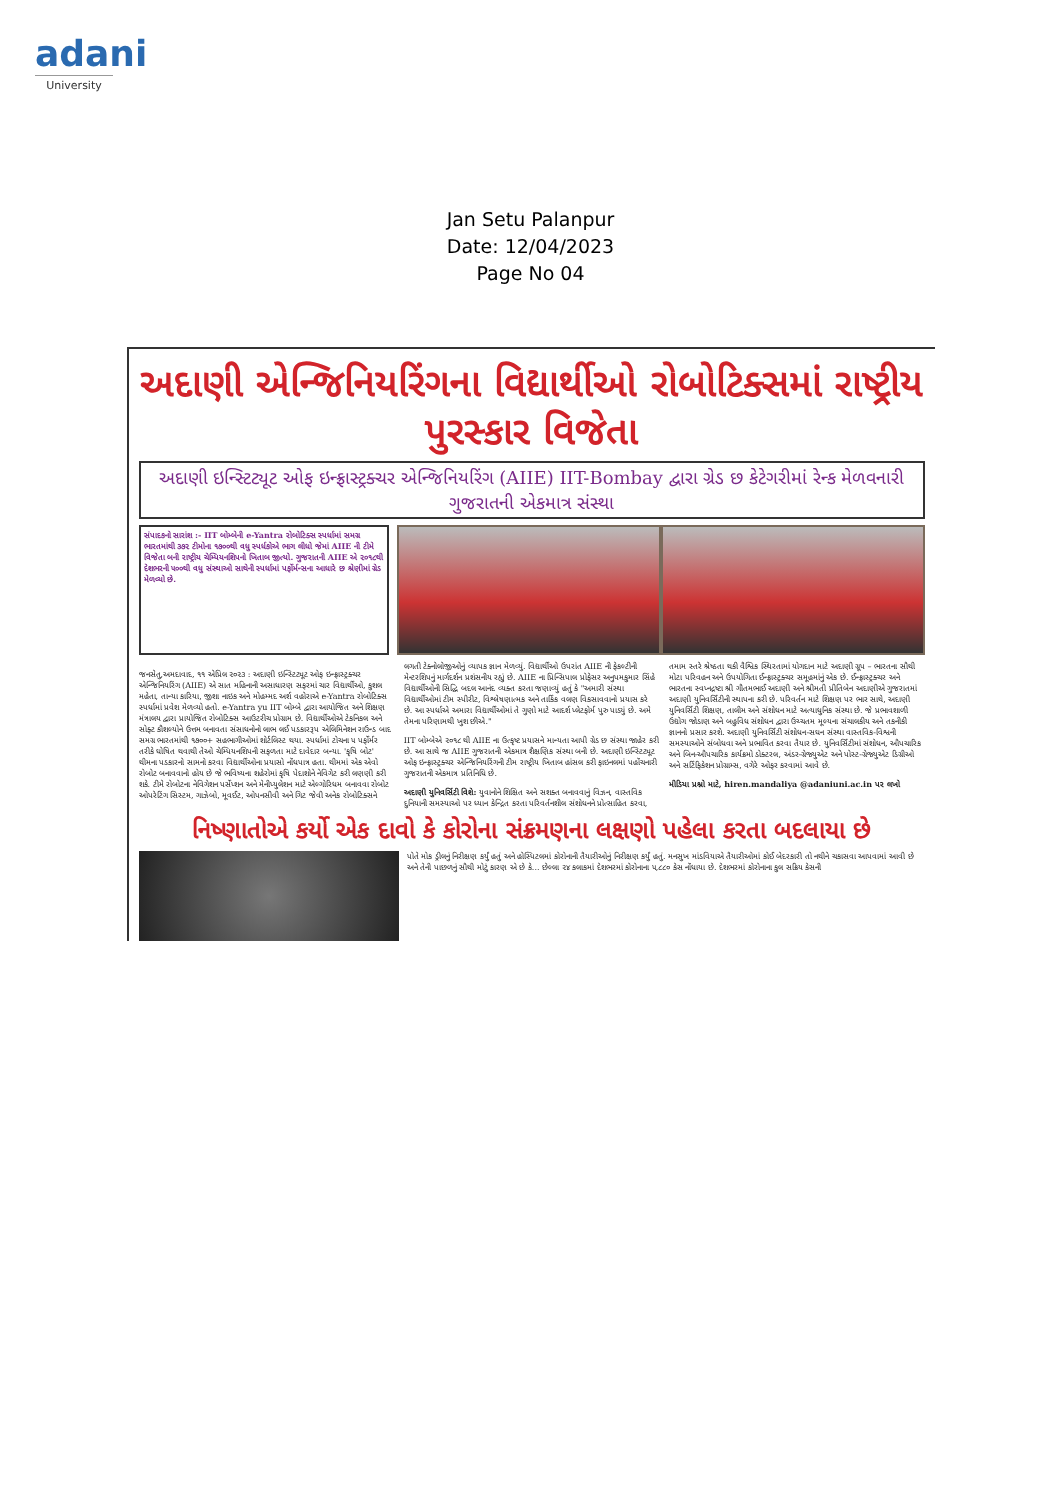adani
University
Jan Setu Palanpur
Date: 12/04/2023
Page No 04
અદાણી એન્જિનિયરિંગના વિદ્યાર્થીઓ રોબોટિક્સમાં રાષ્ટ્રીય પુરસ્કાર વિજેતા
અદાણી ઇન્સ્ટિટ્યૂટ ઓફ ઇન્ફ્રાસ્ટ્રક્ચર એન્જિનિયરિંગ (AIIE) IIT-Bombay દ્વારા ગ્રેડ છ કેટેગરીમાં રેન્ક મેળવનારી ગુજરાતની એકમાત્ર સંસ્થા
સંપાદકનો સારાંશ :- IIT બોમ્બેની e-Yantra રોબોટિક્સ સ્પર્ધામાં સમગ્ર ભારતમાંથી ૩૭૨ ટીમોના ૧૭૦૦થી વધુ સ્પર્ધકોએ ભાગ લીધો જેમાં AIIE ની ટીમે વિજેતા બની રાષ્ટ્રીય ચેમ્પિયનશિપનો ખિતાબ જીત્યો. ગુજરાતની AIIE એ ૨૦૧૮થી દેશભરની ૫૦૦થી વધુ સંસ્થાઓ સાથેની સ્પર્ધામાં પર્ફોર્મન્સના આધારે છ શ્રેણીમાં ગ્રેડ મેળવ્યો છે.
જનસેતુ,અમદાવાદ, ૧૧ એપ્રિલ ૨૦૨૩ : અદાણી ઇન્સ્ટિટ્યૂટ ઓફ ઇન્ફ્રાસ્ટ્રક્ચર એન્જિનિયરિંગ (AIIE) એ સાત મહિનાની અસાધારણ સફરમાં ચાર વિદ્યાર્થીઓ, કુશલ મહેતા, તાન્યા કારિયા, જીશા નાઇક અને મોહમ્મદ અર્શ વહોરાએ e-Yantra રોબોટિક્સ સ્પર્ધામાં પ્રવેશ મેળવ્યો હતો. e-Yantra yu IIT બોમ્બે દ્વારા આયોજિત અને શિક્ષણ મંત્રાલય દ્વારા પ્રાયોજિત રોબોટિક્સ આઉટરીચ પ્રોગ્રામ છે. વિદ્યાર્થીઓએ ટેકનિકલ અને સોફ્ટ કૌશલ્યોને ઉત્તમ બનાવતા સંસાધનોનો લાભ લઈ પડકારરૂપ એલિમિનેશન રાઉન્ડ બાદ સમગ્ર ભારતમાંથી ૧૭૦૦+ સહભાગીઓમાં શોર્ટલિસ્ટ થયા. સ્પર્ધામાં ટોચના ૫ પર્ફોર્મર તરીકે ઘોષિત થવાથી તેઓ ચેમ્પિયનશિપની સફળતા માટે દાવેદાર બન્યા. 'કૃષિ બોટ' થીમના પડકારનો સામનો કરવા વિદ્યાર્થીઓના પ્રયાસો નોંધપાત્ર હતા. થીમમાં એક એવો રોબોટ બનાવવાનો હોય છે જે ભવિષ્યના શહેરોમાં કૃષિ પેદાશોને નેવિગેટ કરી લણણી કરી શકે. ટીમે રોબોટના નેવિગેશન પર્સેપ્શન અને મેનીપ્યુલેશન માટે એલ્ગોરિધમ બનાવવા રોબોટ ઓપરેટિંગ સિસ્ટમ, ગાઝેબો, મૂવઈટ, ઓપનસીવી અને ગિટ જેવી અનેક રોબોટિક્સને લગતી ટેક્નોલોજીઓનું વ્યાપક જ્ઞાન મેળવ્યું. વિદ્યાર્થીઓ ઉપરાંત AIIE ની ફેકલ્ટીની મેન્ટરશિપનું માર્ગદર્શન પ્રશંસનીય રહ્યું છે. AIIE ના પ્રિન્સિપાલ પ્રોફેસર અનુપમકુમાર સિંહે વિદ્યાર્થીઓની સિદ્ધિ બદલ આનંદ વ્યક્ત કરતા જણાવ્યું હતું કે "અમારી સંસ્થા વિદ્યાર્થીઓમાં ટીમ સ્પીરીટ, વિશ્લેષણાત્મક અને તાર્કિક વલણ વિકસાવવાનો પ્રયાસ કરે છે. આ સ્પર્ધાએ અમારા વિદ્યાર્થીઓમાં તે ગુણો માટે આદર્શ પ્લેટફોર્મ પુરુ પાડ્યું છે. અમે તેમના પરિણામથી ખુશ છીએ."
IIT બોમ્બેએ ૨૦૧૮ થી AIIE ના ઉત્કૃષ્ટ પ્રયાસને માન્યતા આપી ગ્રેડ છ સંસ્થા જાહેર કરી છે. આ સાથે જ AIIE ગુજરાતની એકમાત્ર શૈક્ષણિક સંસ્થા બની છે. અદાણી ઇન્સ્ટિટ્યૂટ ઓફ ઇન્ફ્રાસ્ટ્રક્ચર એન્જિનિયરિંગની ટીમ રાષ્ટ્રીય ખિતાબ હાંસલ કરી ફાઇનલમાં પહોંચનારી ગુજરાતની એકમાત્ર પ્રતિનિધિ છે.
અદાણી યુનિવર્સિટી વિશે: યુવાનોને શિક્ષિત અને સશક્ત બનાવવાનું વિઝન, વાસ્તવિક દુનિયાની સમસ્યાઓ પર ધ્યાન કેન્દ્રિત કરતા પરિવર્તનશીલ સંશોધનને પ્રોત્સાહિત કરવા, તમામ સ્તરે શ્રેષ્ઠતા થકી વૈશ્વિક સ્થિરતામાં યોગદાન માટે અદાણી ગ્રૂપ – ભારતના સૌથી મોટા પરિવહન અને ઉપયોગિતા ઈન્ફ્રાસ્ટ્રક્ચર સમૂહમાંનું એક છે. ઈન્ફ્રાસ્ટ્રક્ચર અને ભારતના સ્વપ્નદ્રષ્ટા શ્રી ગૌતમભાઈ અદાણી અને શ્રીમતી પ્રીતિબેન અદાણીએ ગુજરાતમાં અદાણી યુનિવર્સિટીની સ્થાપના કરી છે. પરિવર્તન માટે શિક્ષણ પર ભાર સાથે, અદાણી યુનિવર્સિટી શિક્ષણ, તાલીમ અને સંશોધન માટે અત્યાધુનિક સંસ્થા છે. જે પ્રભાવશાળી ઉદ્યોગ જોડાણ અને બહુવિધ સંશોધન દ્વારા ઉચ્ચતમ મૂલ્યના સંચાલકીય અને તકનીકી જ્ઞાનનો પ્રસાર કરશે. અદાણી યુનિવર્સિટી સંશોધન-સઘન સંસ્થા વાસ્તવિક-વિશ્વની સમસ્યાઓને સંબોધવા અને પ્રભાવિત કરવા તૈયાર છે. યુનિવર્સિટીમાં સંશોધન, ઔપચારિક અને બિન-ઔપચારિક કાર્યક્રમો ડોક્ટરલ, અંડર-ગ્રેજ્યુએટ અને પોસ્ટ-ગ્રેજ્યુએટ ડિગ્રીઓ અને સર્ટિફિકેશન પ્રોગ્રામ્સ, વગેરે ઓફર કરવામાં આવે છે.
મીડિયા પ્રશ્નો માટે, hiren.mandaliya @adaniuni.ac.in પર લખો
નિષ્ણાતોએ કર્યો એક દાવો કે કોરોના સંક્રમણના લક્ષણો પહેલા કરતા બદલાયા છે
પોતે મોક ડ્રીલનું નિરીક્ષણ કર્યું હતું અને હોસ્પિટલમાં કોરોનાની તૈયારીઓનું નિરીક્ષણ કર્યું હતું. મનસુખ માંડવિયાએ તૈયારીઓમાં કોઈ બેદરકારી તો નથીને ચકાસવા આપવામાં આવી છે અને તેની પાછળનું સૌથી મોટું કારણ એ છે કે... છેલ્લા ૨૪ કલાકમાં દેશભરમાં કોરોનાના ૫,૮૮૦ કેસ નોંધાયા છે. દેશભરમાં કોરોનાના કુલ સક્રિય કેસની